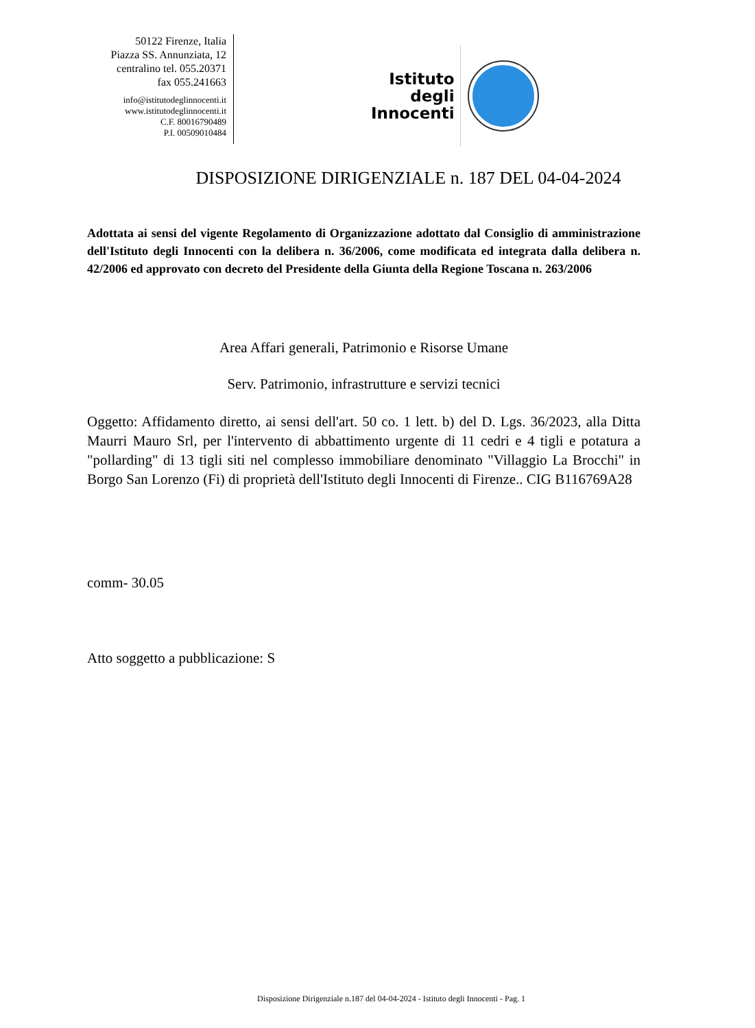50122 Firenze, Italia
Piazza SS. Annunziata, 12
centralino tel. 055.20371
fax 055.241663
info@istitutodeglinnocenti.it
www.istitutodeglinnocenti.it
C.F. 80016790489
P.I. 00509010484
Istituto
degli
Innocenti
DISPOSIZIONE DIRIGENZIALE n. 187 DEL 04-04-2024
Adottata ai sensi del vigente Regolamento di Organizzazione adottato dal Consiglio di amministrazione dell'Istituto degli Innocenti con la delibera n. 36/2006, come modificata ed integrata dalla delibera n. 42/2006 ed approvato con decreto del Presidente della Giunta della Regione Toscana n. 263/2006
Area Affari generali, Patrimonio e Risorse Umane
Serv. Patrimonio, infrastrutture e servizi tecnici
Oggetto: Affidamento diretto, ai sensi dell'art. 50 co. 1 lett. b) del D. Lgs. 36/2023, alla Ditta Maurri Mauro Srl, per l'intervento di abbattimento urgente di 11 cedri e 4 tigli e potatura a "pollarding" di 13 tigli siti nel complesso immobiliare denominato "Villaggio La Brocchi" in Borgo San Lorenzo (Fi) di proprietà dell'Istituto degli Innocenti di Firenze.. CIG B116769A28
comm- 30.05
Atto soggetto a pubblicazione: S
Disposizione Dirigenziale n.187 del 04-04-2024 - Istituto degli Innocenti - Pag. 1